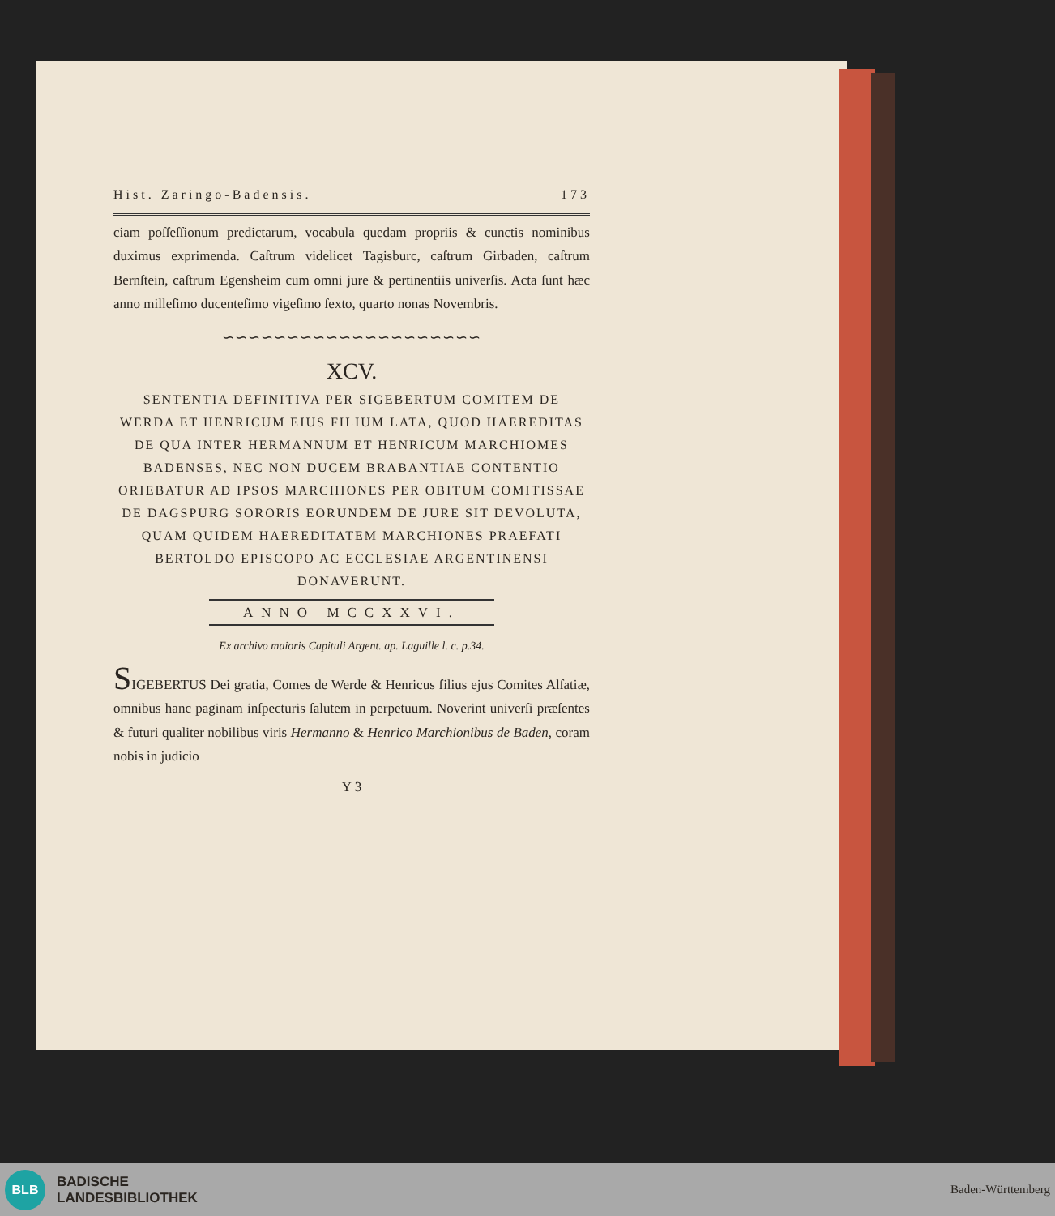Hist. Zaringo-Badensis. 173
ciam poſſeſſionum predictarum, vocabula quedam propriis & cunctis nominibus duximus exprimenda. Caſtrum videlicet Tagisburc, caſtrum Girbaden, caſtrum Bernſtein, caſtrum Egensheim cum omni jure & pertinentiis univerſis. Acta ſunt hæc anno milleſimo ducenteſimo vigeſimo ſexto, quarto nonas Novembris.
∽∽∽∽∽∽∽∽∽∽∽∽∽∽∽∽∽∽∽∽
XCV.
SENTENTIA DEFINITIVA PER SIGEBERTUM COMITEM DE WERDA ET HENRICUM EIUS FILIUM LATA, QUOD HAEREDITAS DE QUA INTER HERMANNUM ET HENRICUM MARCHIOMES BADENSES, NEC NON DUCEM BRABANTIAE CONTENTIO ORIEBATUR AD IPSOS MARCHIONES PER OBITUM COMITISSAE DE DAGSPURG SORORIS EORUNDEM DE JURE SIT DEVOLUTA, QUAM QUIDEM HAEREDITATEM MARCHIONES PRAEFATI BERTOLDO EPISCOPO AC ECCLESIAE ARGENTINENSI DONAVERUNT.
ANNO MCCXXVI.
Ex archivo maioris Capituli Argent. ap. Laguille l. c. p.34.
SIGEBERTUS Dei gratia, Comes de Werde & Henricus filius ejus Comites Alſatiæ, omnibus hanc paginam inſpecturis ſalutem in perpetuum. Noverint univerſi præſentes & futuri qualiter nobilibus viris Hermanno & Henrico Marchionibus de Baden, coram nobis in judicio
Y 3
BLB
BADISCHE
LANDESBIBLIOTHEK
Baden-Württemberg